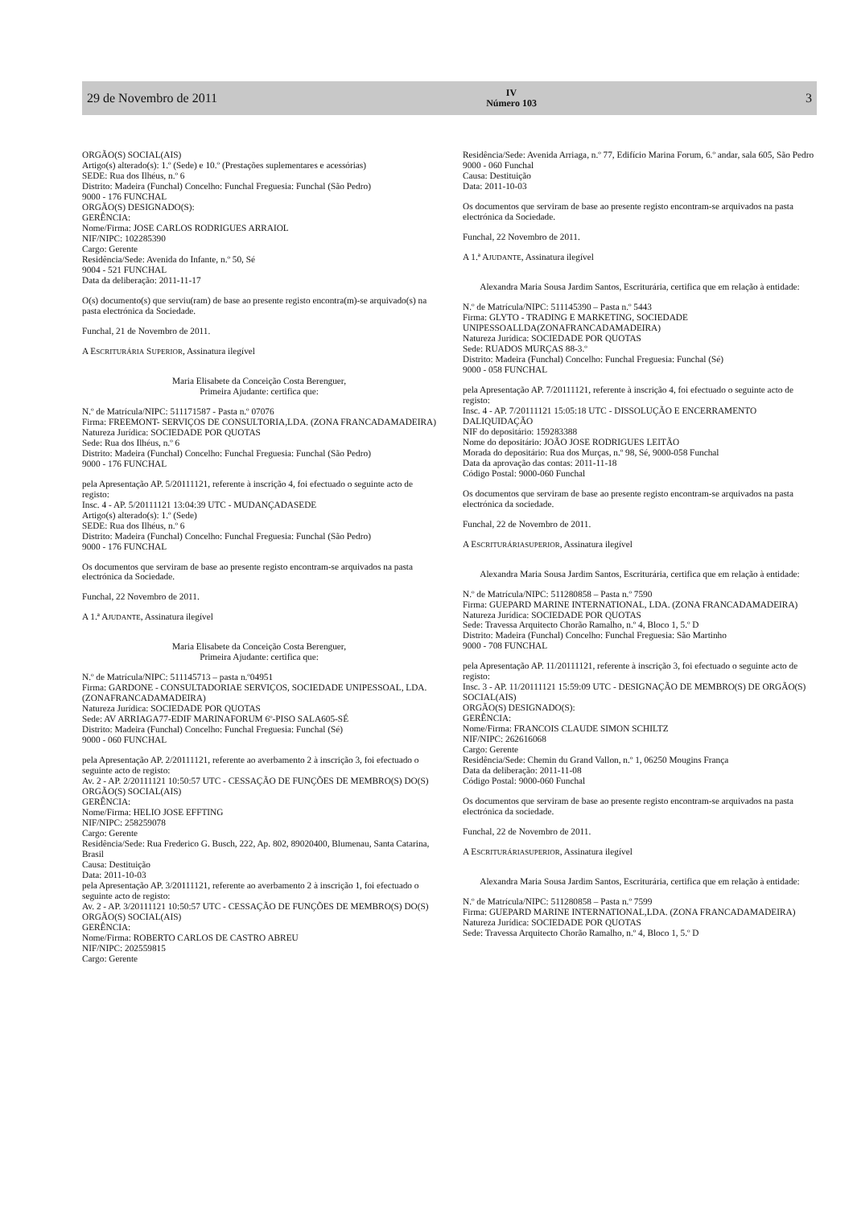29 de Novembro de 2011 IV
Número 103 3
ORGÃO(S) SOCIAL(AIS)
Artigo(s) alterado(s): 1.º (Sede) e 10.º (Prestações suplementares e acessórias)
SEDE: Rua dos Ilhéus, n.º 6
Distrito: Madeira (Funchal) Concelho: Funchal Freguesia: Funchal (São Pedro)
9000 - 176 FUNCHAL
ORGÃO(S) DESIGNADO(S):
GERÊNCIA:
Nome/Firma: JOSE CARLOS RODRIGUES ARRAIOL
NIF/NIPC: 102285390
Cargo: Gerente
Residência/Sede: Avenida do Infante, n.º 50, Sé
9004 - 521 FUNCHAL
Data da deliberação: 2011-11-17
O(s) documento(s) que serviu(ram) de base ao presente registo encontra(m)-se arquivado(s) na pasta electrónica da Sociedade.
Funchal, 21 de Novembro de 2011.
A ESCRITURÁRIA SUPERIOR, Assinatura ilegível
Maria Elisabete da Conceição Costa Berenguer,
Primeira Ajudante: certifica que:
N.º de Matrícula/NIPC: 511171587 - Pasta n.º 07076
Firma: FREEMONT- SERVIÇOS DE CONSULTORIA,LDA. (ZONA FRANCADAMADEIRA)
Natureza Jurídica: SOCIEDADE POR QUOTAS
Sede: Rua dos Ilhéus, n.º 6
Distrito: Madeira (Funchal) Concelho: Funchal Freguesia: Funchal (São Pedro)
9000 - 176 FUNCHAL
pela Apresentação AP. 5/20111121, referente à inscrição 4, foi efectuado o seguinte acto de registo:
Insc. 4 - AP. 5/20111121 13:04:39 UTC - MUDANÇADASEDE
Artigo(s) alterado(s): 1.º (Sede)
SEDE: Rua dos Ilhéus, n.º 6
Distrito: Madeira (Funchal) Concelho: Funchal Freguesia: Funchal (São Pedro)
9000 - 176 FUNCHAL
Os documentos que serviram de base ao presente registo encontram-se arquivados na pasta electrónica da Sociedade.
Funchal, 22 Novembro de 2011.
A 1.ª AJUDANTE, Assinatura ilegível
Maria Elisabete da Conceição Costa Berenguer,
Primeira Ajudante: certifica que:
N.º de Matrícula/NIPC: 511145713 – pasta n.º04951
Firma: GARDONE - CONSULTADORIAE SERVIÇOS, SOCIEDADE UNIPESSOAL, LDA. (ZONAFRANCADAMADEIRA)
Natureza Jurídica: SOCIEDADE POR QUOTAS
Sede: AV ARRIAGA77-EDIF MARINAFORUM 6º-PISO SALA605-SÉ
Distrito: Madeira (Funchal) Concelho: Funchal Freguesia: Funchal (Sé)
9000 - 060 FUNCHAL
pela Apresentação AP. 2/20111121, referente ao averbamento 2 à inscrição 3, foi efectuado o seguinte acto de registo:
Av. 2 - AP. 2/20111121 10:50:57 UTC - CESSAÇÃO DE FUNÇÕES DE MEMBRO(S) DO(S) ORGÃO(S) SOCIAL(AIS)
GERÊNCIA:
Nome/Firma: HELIO JOSE EFFTING
NIF/NIPC: 258259078
Cargo: Gerente
Residência/Sede: Rua Frederico G. Busch, 222, Ap. 802, 89020400, Blumenau, Santa Catarina, Brasil
Causa: Destituição
Data: 2011-10-03
pela Apresentação AP. 3/20111121, referente ao averbamento 2 à inscrição 1, foi efectuado o seguinte acto de registo:
Av. 2 - AP. 3/20111121 10:50:57 UTC - CESSAÇÃO DE FUNÇÕES DE MEMBRO(S) DO(S) ORGÃO(S) SOCIAL(AIS)
GERÊNCIA:
Nome/Firma: ROBERTO CARLOS DE CASTRO ABREU
NIF/NIPC: 202559815
Cargo: Gerente
Residência/Sede: Avenida Arriaga, n.º 77, Edifício Marina Forum, 6.º andar, sala 605, São Pedro
9000 - 060 Funchal
Causa: Destituição
Data: 2011-10-03
Os documentos que serviram de base ao presente registo encontram-se arquivados na pasta electrónica da Sociedade.
Funchal, 22 Novembro de 2011.
A 1.ª AJUDANTE, Assinatura ilegível
Alexandra Maria Sousa Jardim Santos, Escriturária, certifica que em relação à entidade:
N.º de Matrícula/NIPC: 511145390 – Pasta n.º 5443
Firma: GLYTO - TRADING E MARKETING, SOCIEDADE UNIPESSOALLDA(ZONAFRANCADAMADEIRA)
Natureza Jurídica: SOCIEDADE POR QUOTAS
Sede: RUADOS MURÇAS 88-3.º
Distrito: Madeira (Funchal) Concelho: Funchal Freguesia: Funchal (Sé)
9000 - 058 FUNCHAL
pela Apresentação AP. 7/20111121, referente à inscrição 4, foi efectuado o seguinte acto de registo:
Insc. 4 - AP. 7/20111121 15:05:18 UTC - DISSOLUÇÃO E ENCERRAMENTO DALIQUIDAÇÃO
NIF do depositário: 159283388
Nome do depositário: JOÃO JOSE RODRIGUES LEITÃO
Morada do depositário: Rua dos Murças, n.º 98, Sé, 9000-058 Funchal
Data da aprovação das contas: 2011-11-18
Código Postal: 9000-060 Funchal
Os documentos que serviram de base ao presente registo encontram-se arquivados na pasta electrónica da sociedade.
Funchal, 22 de Novembro de 2011.
A ESCRITURÁRIASUPERIOR, Assinatura ilegível
Alexandra Maria Sousa Jardim Santos, Escriturária, certifica que em relação à entidade:
N.º de Matrícula/NIPC: 511280858 – Pasta n.º 7590
Firma: GUEPARD MARINE INTERNATIONAL, LDA. (ZONA FRANCADAMADEIRA)
Natureza Jurídica: SOCIEDADE POR QUOTAS
Sede: Travessa Arquitecto Chorão Ramalho, n.º 4, Bloco 1, 5.º D
Distrito: Madeira (Funchal) Concelho: Funchal Freguesia: São Martinho
9000 - 708 FUNCHAL
pela Apresentação AP. 11/20111121, referente à inscrição 3, foi efectuado o seguinte acto de registo:
Insc. 3 - AP. 11/20111121 15:59:09 UTC - DESIGNAÇÃO DE MEMBRO(S) DE ORGÃO(S) SOCIAL(AIS)
ORGÃO(S) DESIGNADO(S):
GERÊNCIA:
Nome/Firma: FRANCOIS CLAUDE SIMON SCHILTZ
NIF/NIPC: 262616068
Cargo: Gerente
Residência/Sede: Chemin du Grand Vallon, n.º 1, 06250 Mougins França
Data da deliberação: 2011-11-08
Código Postal: 9000-060 Funchal
Os documentos que serviram de base ao presente registo encontram-se arquivados na pasta electrónica da sociedade.
Funchal, 22 de Novembro de 2011.
A ESCRITURÁRIASUPERIOR, Assinatura ilegível
Alexandra Maria Sousa Jardim Santos, Escriturária, certifica que em relação à entidade:
N.º de Matrícula/NIPC: 511280858 – Pasta n.º 7599
Firma: GUEPARD MARINE INTERNATIONAL,LDA. (ZONA FRANCADAMADEIRA)
Natureza Jurídica: SOCIEDADE POR QUOTAS
Sede: Travessa Arquitecto Chorão Ramalho, n.º 4, Bloco 1, 5.º D